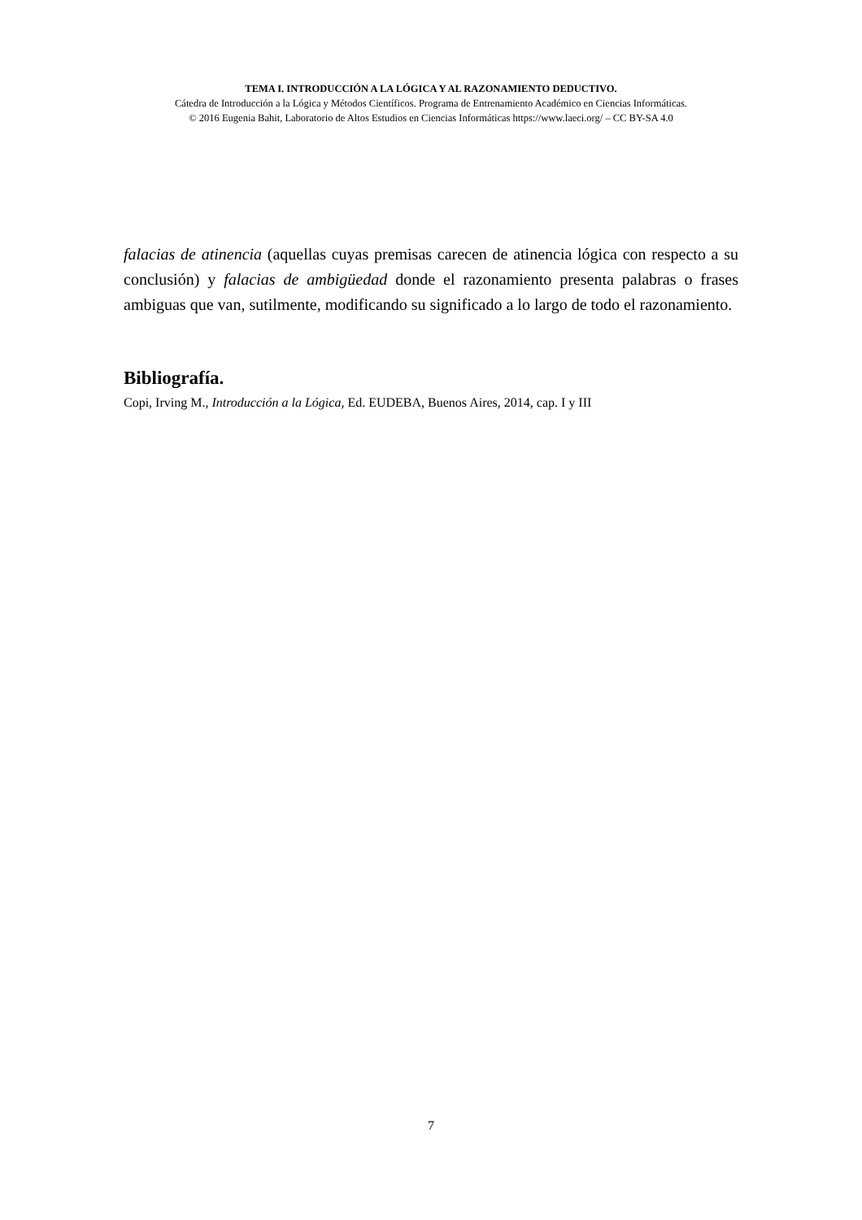TEMA I. INTRODUCCIÓN A LA LÓGICA Y AL RAZONAMIENTO DEDUCTIVO.
Cátedra de Introducción a la Lógica y Métodos Científicos. Programa de Entrenamiento Académico en Ciencias Informáticas.
© 2016 Eugenia Bahit, Laboratorio de Altos Estudios en Ciencias Informáticas https://www.laeci.org/ – CC BY-SA 4.0
falacias de atinencia (aquellas cuyas premisas carecen de atinencia lógica con respecto a su conclusión) y falacias de ambigüedad donde el razonamiento presenta palabras o frases ambiguas que van, sutilmente, modificando su significado a lo largo de todo el razonamiento.
Bibliografía.
Copi, Irving M., Introducción a la Lógica, Ed. EUDEBA, Buenos Aires, 2014, cap. I y III
7